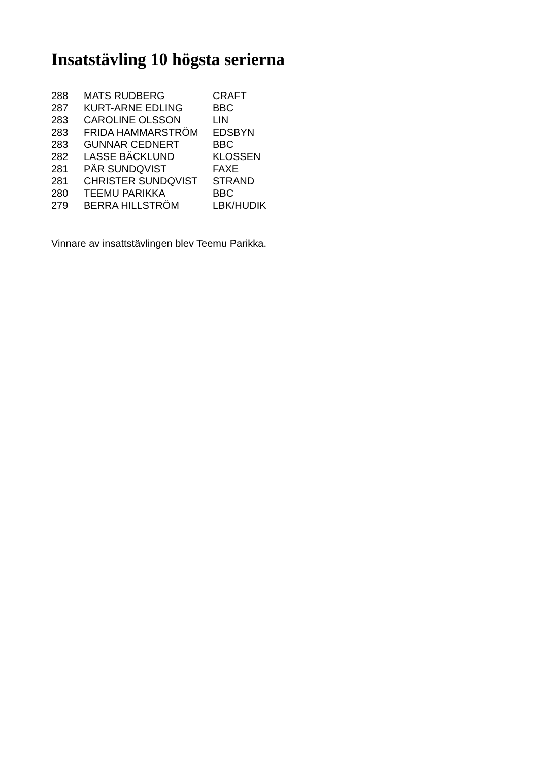Insatstävling 10 högsta serierna
| 288 | MATS RUDBERG | CRAFT |
| 287 | KURT-ARNE EDLING | BBC |
| 283 | CAROLINE OLSSON | LIN |
| 283 | FRIDA HAMMARSTRÖM | EDSBYN |
| 283 | GUNNAR CEDNERT | BBC |
| 282 | LASSE BÄCKLUND | KLOSSEN |
| 281 | PÄR SUNDQVIST | FAXE |
| 281 | CHRISTER SUNDQVIST | STRAND |
| 280 | TEEMU PARIKKA | BBC |
| 279 | BERRA HILLSTRÖM | LBK/HUDIK |
Vinnare av insattstävlingen blev Teemu Parikka.